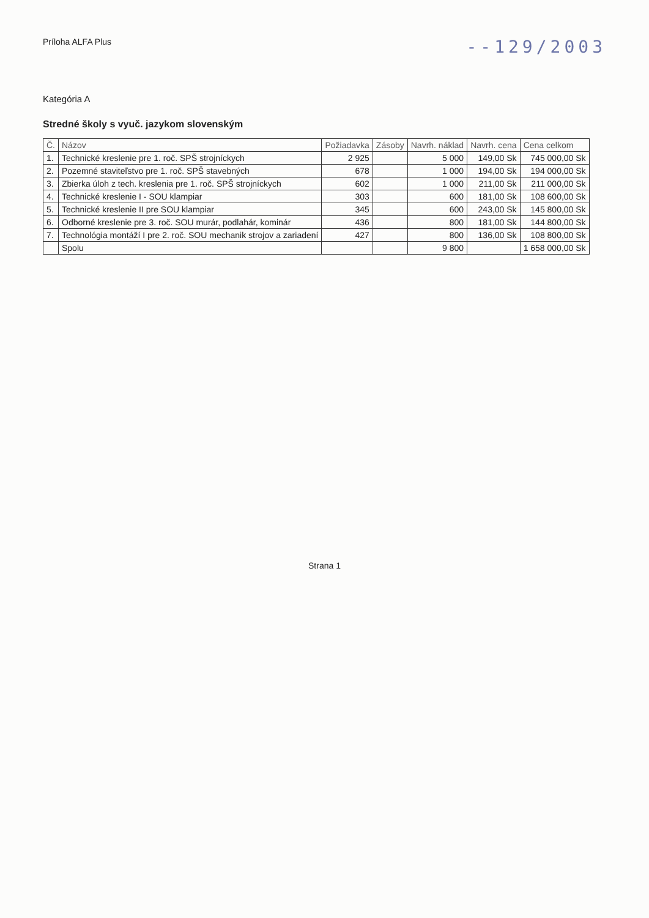Príloha ALFA Plus
--129/2003
Kategória A
Stredné školy s vyuč. jazykom slovenským
| Č. | Názov | Požiadavka | Zásoby | Navrh. náklad | Navrh. cena | Cena celkom |
| --- | --- | --- | --- | --- | --- | --- |
| 1. | Technické kreslenie pre 1. roč. SPŠ strojníckych | 2 925 | | 5 000 | 149,00 Sk | 745 000,00 Sk |
| 2. | Pozemné staviteľstvo pre 1. roč. SPŠ stavebných | 678 | | 1 000 | 194,00 Sk | 194 000,00 Sk |
| 3. | Zbierka úloh z tech. kreslenia pre 1. roč. SPŠ strojníckych | 602 | | 1 000 | 211,00 Sk | 211 000,00 Sk |
| 4. | Technické kreslenie I - SOU klampiar | 303 | | 600 | 181,00 Sk | 108 600,00 Sk |
| 5. | Technické kreslenie II pre SOU klampiar | 345 | | 600 | 243,00 Sk | 145 800,00 Sk |
| 6. | Odborné kreslenie pre 3. roč. SOU murár, podlahár, kominár | 436 | | 800 | 181,00 Sk | 144 800,00 Sk |
| 7. | Technológia montáží I pre 2. roč. SOU mechanik strojov a zariadení | 427 | | 800 | 136,00 Sk | 108 800,00 Sk |
| | Spolu | | | 9 800 | | 1 658 000,00 Sk |
Strana 1